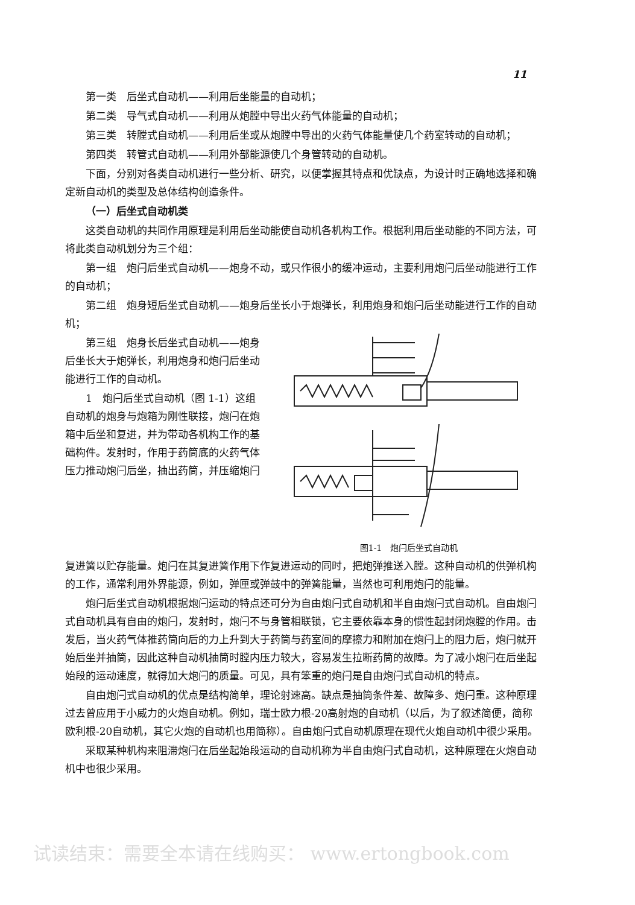11
第一类　后坐式自动机——利用后坐能量的自动机；
第二类　导气式自动机——利用从炮膛中导出火药气体能量的自动机；
第三类　转膛式自动机——利用后坐或从炮膛中导出的火药气体能量使几个药室转动的自动机；
第四类　转管式自动机——利用外部能源使几个身管转动的自动机。
下面，分别对各类自动机进行一些分析、研究，以便掌握其特点和优缺点，为设计时正确地选择和确定新自动机的类型及总体结构创造条件。
（一）后坐式自动机类
这类自动机的共同作用原理是利用后坐动能使自动机各机构工作。根据利用后坐动能的不同方法，可将此类自动机划分为三个组：
第一组　炮闩后坐式自动机——炮身不动，或只作很小的缓冲运动，主要利用炮闩后坐动能进行工作的自动机；
第二组　炮身短后坐式自动机——炮身后坐长小于炮弹长，利用炮身和炮闩后坐动能进行工作的自动机；
第三组　炮身长后坐式自动机——炮身后坐长大于炮弹长，利用炮身和炮闩后坐动能进行工作的自动机。
1　炮闩后坐式自动机（图 1-1）这组自动机的炮身与炮箱为刚性联接，炮闩在炮箱中后坐和复进，并为带动各机构工作的基础构件。发射时，作用于药筒底的火药气体压力推动炮闩后坐，抽出药筒，并压缩炮闩
图1-1　炮闩后坐式自动机
复进簧以贮存能量。炮闩在其复进簧作用下作复进运动的同时，把炮弹推送入膛。这种自动机的供弹机构的工作，通常利用外界能源，例如，弹匣或弹鼓中的弹簧能量，当然也可利用炮闩的能量。
炮闩后坐式自动机根据炮闩运动的特点还可分为自由炮闩式自动机和半自由炮闩式自动机。自由炮闩式自动机具有自由的炮闩，发射时，炮闩不与身管相联锁，它主要依靠本身的惯性起封闭炮膛的作用。击发后，当火药气体推药筒向后的力上升到大于药筒与药室间的摩擦力和附加在炮闩上的阻力后，炮闩就开始后坐并抽筒，因此这种自动机抽筒时膛内压力较大，容易发生拉断药筒的故障。为了减小炮闩在后坐起始段的运动速度，就得加大炮闩的质量。可见，具有笨重的炮闩是自由炮闩式自动机的特点。
自由炮闩式自动机的优点是结构简单，理论射速高。缺点是抽筒条件差、故障多、炮闩重。这种原理过去曾应用于小威力的火炮自动机。例如，瑞士欧力根-20高射炮的自动机（以后，为了叙述简便，简称欧利根-20自动机，其它火炮的自动机也用简称）。自由炮闩式自动机原理在现代火炮自动机中很少采用。
采取某种机构来阻滞炮闩在后坐起始段运动的自动机称为半自由炮闩式自动机，这种原理在火炮自动机中也很少采用。
试读结束：需要全本请在线购买： www.ertongbook.com